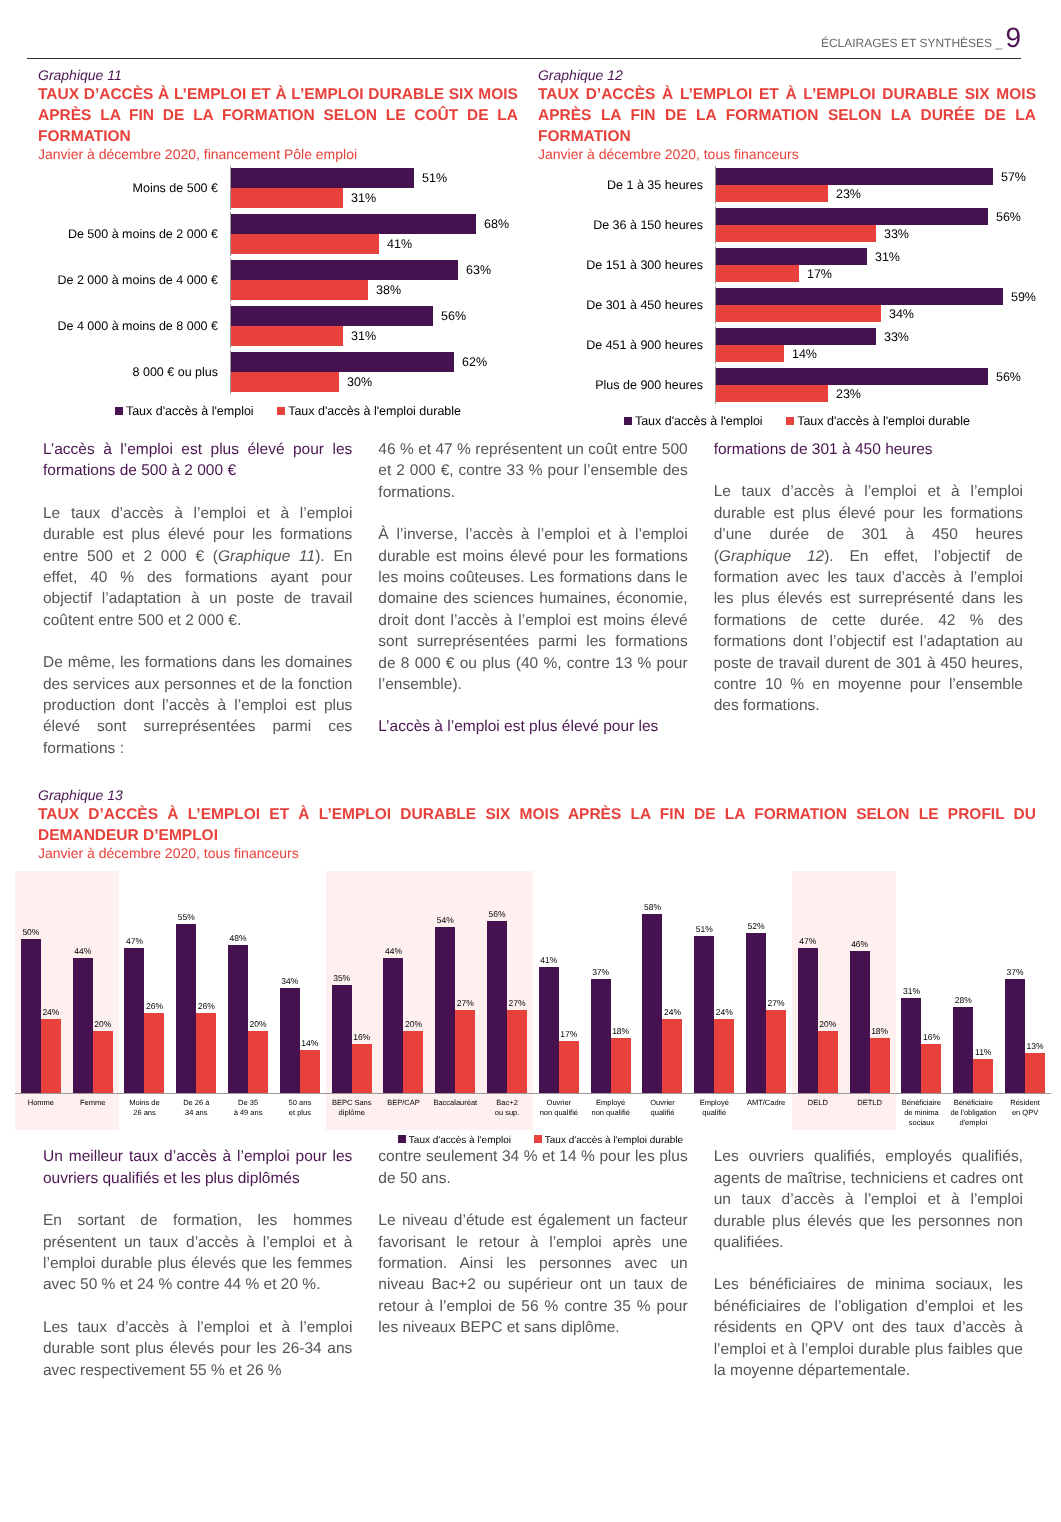ÉCLAIRAGES ET SYNTHÈSES _ 9
Graphique 11
TAUX D’ACCÈS À L’EMPLOI ET À L’EMPLOI DURABLE SIX MOIS APRÈS LA FIN DE LA FORMATION SELON LE COÛT DE LA FORMATION
Janvier à décembre 2020, financement Pôle emploi
Moins de 500 €
51%
31%
De 500 à moins de 2 000 €
68%
41%
De 2 000 à moins de 4 000 €
63%
38%
De 4 000 à moins de 8 000 €
56%
31%
8 000 € ou plus
62%
30%
Taux d'accès à l'emploi Taux d'accès à l'emploi durable
Graphique 12
TAUX D’ACCÈS À L’EMPLOI ET À L’EMPLOI DURABLE SIX MOIS APRÈS LA FIN DE LA FORMATION SELON LA DURÉE DE LA FORMATION
Janvier à décembre 2020, tous financeurs
De 1 à 35 heures
57%
23%
De 36 à 150 heures
56%
33%
De 151 à 300 heures
31%
17%
De 301 à 450 heures
59%
34%
De 451 à 900 heures
33%
14%
Plus de 900 heures
56%
23%
Taux d'accès à l'emploi Taux d'accès à l'emploi durable
L’accès à l’emploi est plus élevé pour les formations de 500 à 2 000 €
Le taux d’accès à l’emploi et à l’emploi durable est plus élevé pour les formations entre 500 et 2 000 € (Graphique 11). En effet, 40 % des formations ayant pour objectif l’adaptation à un poste de travail coûtent entre 500 et 2 000 €.
De même, les formations dans les domaines des services aux personnes et de la fonction production dont l’accès à l’emploi est plus élevé sont surreprésentées parmi ces formations :
46 % et 47 % représentent un coût entre 500 et 2 000 €, contre 33 % pour l’ensemble des formations.
À l’inverse, l’accès à l’emploi et à l’emploi durable est moins élevé pour les formations les moins coûteuses. Les formations dans le domaine des sciences humaines, économie, droit dont l’accès à l’emploi est moins élevé sont surreprésentées parmi les formations de 8 000 € ou plus (40 %, contre 13 % pour l’ensemble).
L’accès à l’emploi est plus élevé pour les
formations de 301 à 450 heures
Le taux d’accès à l’emploi et à l’emploi durable est plus élevé pour les formations d’une durée de 301 à 450 heures (Graphique 12). En effet, l’objectif de formation avec les taux d’accès à l’emploi les plus élevés est surreprésenté dans les formations de cette durée. 42 % des formations dont l’objectif est l’adaptation au poste de travail durent de 301 à 450 heures, contre 10 % en moyenne pour l’ensemble des formations.
Graphique 13
TAUX D’ACCÈS À L’EMPLOI ET À L’EMPLOI DURABLE SIX MOIS APRÈS LA FIN DE LA FORMATION SELON LE PROFIL DU DEMANDEUR D’EMPLOI
Janvier à décembre 2020, tous financeurs
50%
24%
44%
20%
47%
26%
55%
26%
48%
20%
34%
14%
35%
16%
44%
20%
54%
27%
56%
27%
41%
17%
37%
18%
58%
24%
51%
24%
52%
27%
47%
20%
46%
18%
31%
16%
28%
11%
37%
13%
Homme Femme Moins de
26 ans De 26 à
34 ans De 35
à 49 ans 50 ans
et plus BEPC Sans
diplôme BEP/CAP Baccalauréat Bac+2
ou sup. Ouvrier
non qualifié Employé
non qualifié Ouvrier
qualifié Employé
qualifié AMT/Cadre DELD DETLD Bénéficiaire
de minima
sociaux Bénéficiaire
de l'obligation
d'emploi Résident
en QPV
Taux d'accès à l'emploi Taux d'accès à l'emploi durable
Un meilleur taux d’accès à l’emploi pour les ouvriers qualifiés et les plus diplômés
En sortant de formation, les hommes présentent un taux d’accès à l’emploi et à l’emploi durable plus élevés que les femmes avec 50 % et 24 % contre 44 % et 20 %.
Les taux d’accès à l’emploi et à l’emploi durable sont plus élevés pour les 26-34 ans avec respectivement 55 % et 26 %
contre seulement 34 % et 14 % pour les plus de 50 ans.
Le niveau d’étude est également un facteur favorisant le retour à l’emploi après une formation. Ainsi les personnes avec un niveau Bac+2 ou supérieur ont un taux de retour à l’emploi de 56 % contre 35 % pour les niveaux BEPC et sans diplôme.
Les ouvriers qualifiés, employés qualifiés, agents de maîtrise, techniciens et cadres ont un taux d’accès à l’emploi et à l’emploi durable plus élevés que les personnes non qualifiées.
Les bénéficiaires de minima sociaux, les bénéficiaires de l’obligation d’emploi et les résidents en QPV ont des taux d’accès à l’emploi et à l’emploi durable plus faibles que la moyenne départementale.